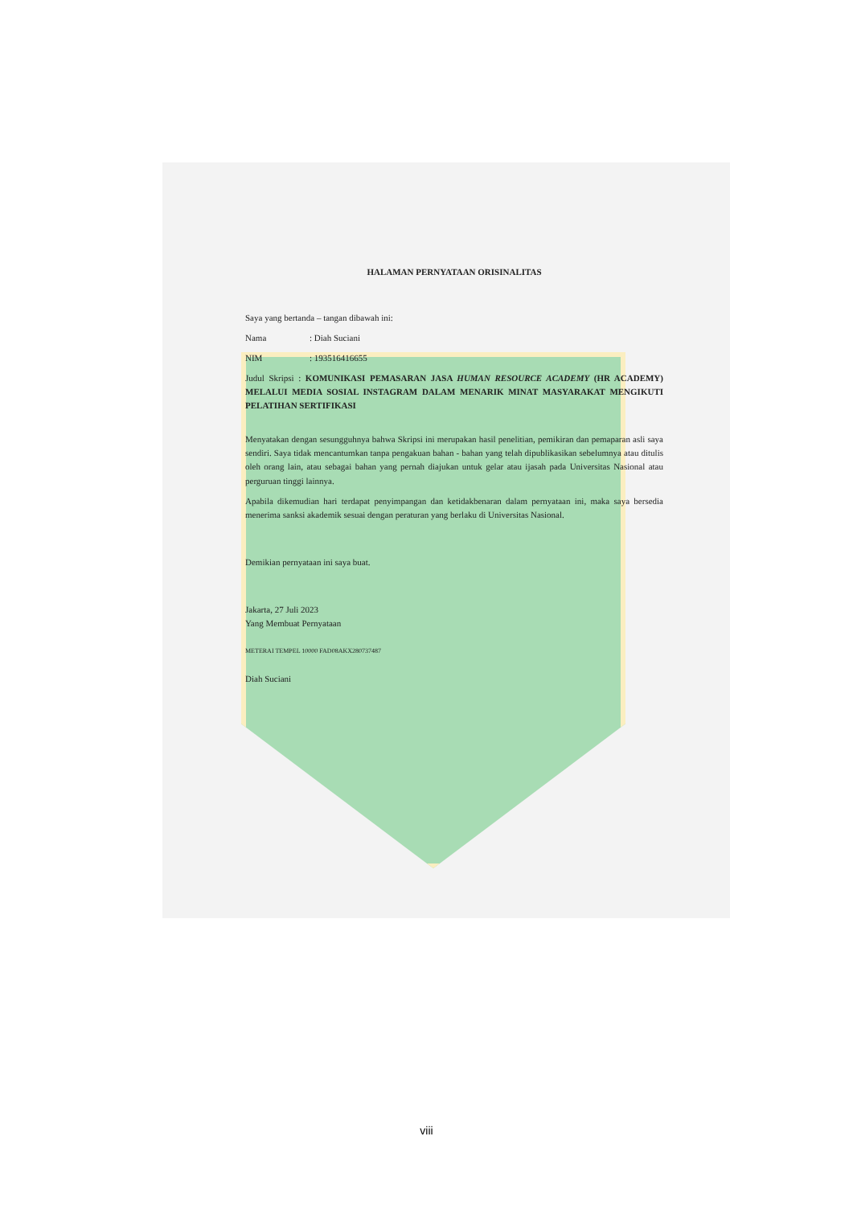HALAMAN PERNYATAAN ORISINALITAS
Saya yang bertanda – tangan dibawah ini:
Nama: Diah Suciani
NIM: 193516416655
Judul Skripsi : KOMUNIKASI PEMASARAN JASA HUMAN RESOURCE ACADEMY (HR ACADEMY) MELALUI MEDIA SOSIAL INSTAGRAM DALAM MENARIK MINAT MASYARAKAT MENGIKUTI PELATIHAN SERTIFIKASI
Menyatakan dengan sesungguhnya bahwa Skripsi ini merupakan hasil penelitian, pemikiran dan pemaparan asli saya sendiri. Saya tidak mencantumkan tanpa pengakuan bahan - bahan yang telah dipublikasikan sebelumnya atau ditulis oleh orang lain, atau sebagai bahan yang pernah diajukan untuk gelar atau ijasah pada Universitas Nasional atau perguruan tinggi lainnya.
Apabila dikemudian hari terdapat penyimpangan dan ketidakbenaran dalam pernyataan ini, maka saya bersedia menerima sanksi akademik sesuai dengan peraturan yang berlaku di Universitas Nasional.
Demikian pernyataan ini saya buat.
Jakarta, 27 Juli 2023
Yang Membuat Pernyataan
METERAI TEMPEL 10000 FAD08AKX280737487
Diah Suciani
viii